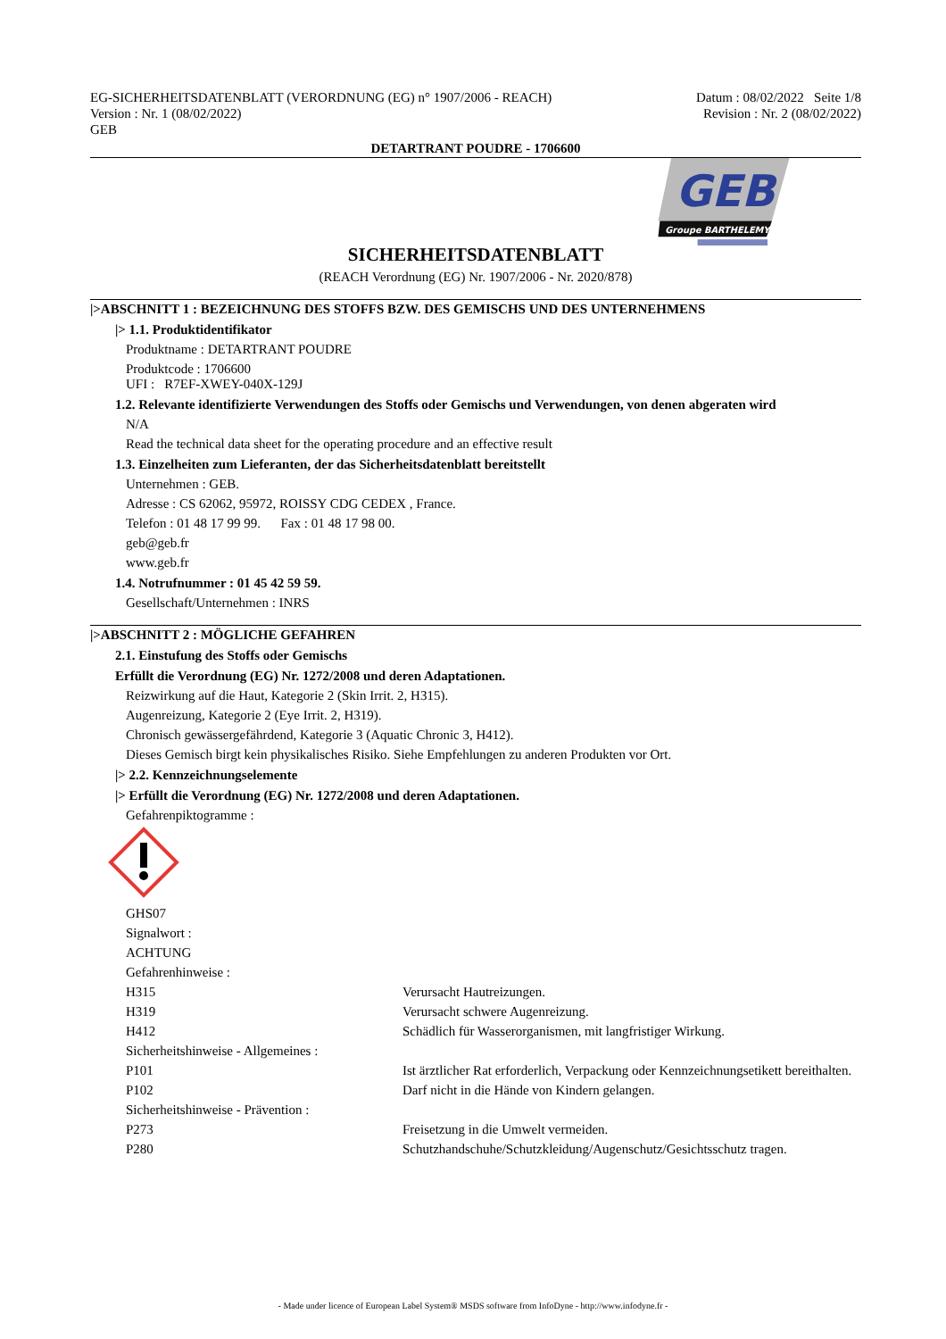EG-SICHERHEITSDATENBLATT (VERORDNUNG (EG) n° 1907/2006 - REACH)
Version : Nr. 1 (08/02/2022)
GEB
Datum : 08/02/2022 Seite 1/8
Revision : Nr. 2 (08/02/2022)
DETARTRANT POUDRE - 1706600
GEB
Groupe BARTHELEMY
SICHERHEITSDATENBLATT
(REACH Verordnung (EG) Nr. 1907/2006 - Nr. 2020/878)
|>ABSCHNITT 1 : BEZEICHNUNG DES STOFFS BZW. DES GEMISCHS UND DES UNTERNEHMENS
|> 1.1. Produktidentifikator
Produktname : DETARTRANT POUDRE
Produktcode : 1706600
UFI : R7EF-XWEY-040X-129J
1.2. Relevante identifizierte Verwendungen des Stoffs oder Gemischs und Verwendungen, von denen abgeraten wird
N/A
Read the technical data sheet for the operating procedure and an effective result
1.3. Einzelheiten zum Lieferanten, der das Sicherheitsdatenblatt bereitstellt
Unternehmen : GEB.
Adresse : CS 62062, 95972, ROISSY CDG CEDEX , France.
Telefon : 01 48 17 99 99. Fax : 01 48 17 98 00.
geb@geb.fr
www.geb.fr
1.4. Notrufnummer : 01 45 42 59 59.
Gesellschaft/Unternehmen : INRS
|>ABSCHNITT 2 : MÖGLICHE GEFAHREN
2.1. Einstufung des Stoffs oder Gemischs
Erfüllt die Verordnung (EG) Nr. 1272/2008 und deren Adaptationen.
Reizwirkung auf die Haut, Kategorie 2 (Skin Irrit. 2, H315).
Augenreizung, Kategorie 2 (Eye Irrit. 2, H319).
Chronisch gewässergefährdend, Kategorie 3 (Aquatic Chronic 3, H412).
Dieses Gemisch birgt kein physikalisches Risiko. Siehe Empfehlungen zu anderen Produkten vor Ort.
|> 2.2. Kennzeichnungselemente
|> Erfüllt die Verordnung (EG) Nr. 1272/2008 und deren Adaptationen.
Gefahrenpiktogramme :
GHS07
Signalwort :
ACHTUNG
Gefahrenhinweise :
H315 Verursacht Hautreizungen.
H319 Verursacht schwere Augenreizung.
H412 Schädlich für Wasserorganismen, mit langfristiger Wirkung.
Sicherheitshinweise - Allgemeines :
P101 Ist ärztlicher Rat erforderlich, Verpackung oder Kennzeichnungsetikett bereithalten.
P102 Darf nicht in die Hände von Kindern gelangen.
Sicherheitshinweise - Prävention :
P273 Freisetzung in die Umwelt vermeiden.
P280 Schutzhandschuhe/Schutzkleidung/Augenschutz/Gesichtsschutz tragen.
- Made under licence of European Label System® MSDS software from InfoDyne - http://www.infodyne.fr -